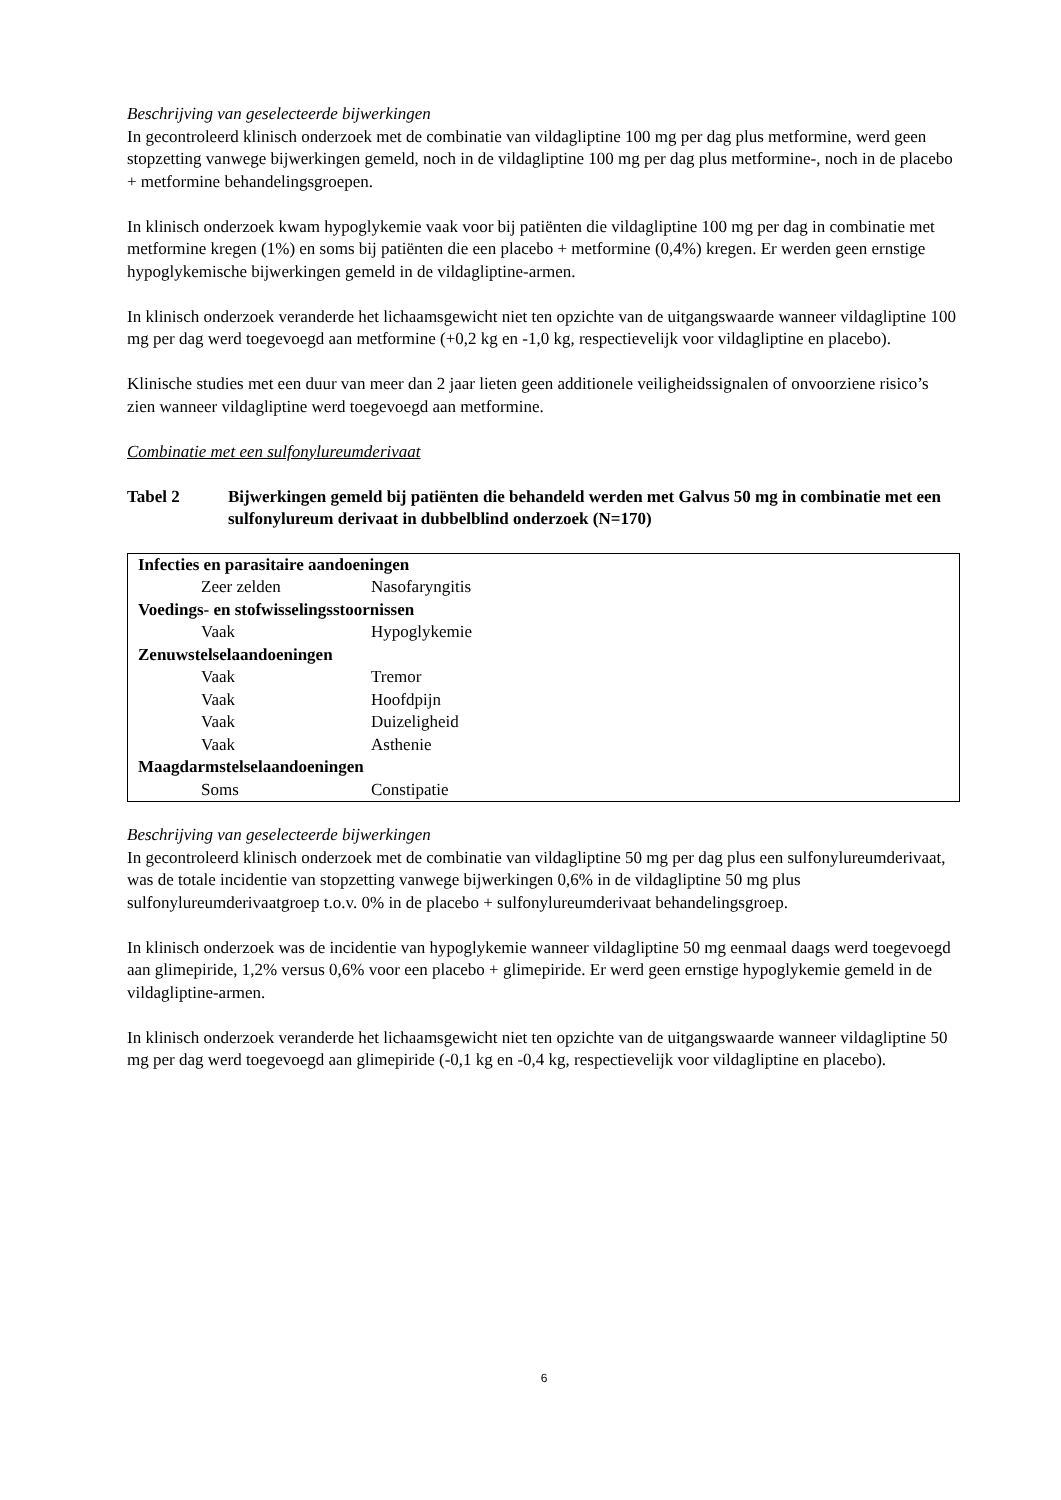Beschrijving van geselecteerde bijwerkingen
In gecontroleerd klinisch onderzoek met de combinatie van vildagliptine 100 mg per dag plus metformine, werd geen stopzetting vanwege bijwerkingen gemeld, noch in de vildagliptine 100 mg per dag plus metformine-, noch in de placebo + metformine behandelingsgroepen.
In klinisch onderzoek kwam hypoglykemie vaak voor bij patiënten die vildagliptine 100 mg per dag in combinatie met metformine kregen (1%) en soms bij patiënten die een placebo + metformine (0,4%) kregen. Er werden geen ernstige hypoglykemische bijwerkingen gemeld in de vildagliptine-armen.
In klinisch onderzoek veranderde het lichaamsgewicht niet ten opzichte van de uitgangswaarde wanneer vildagliptine 100 mg per dag werd toegevoegd aan metformine (+0,2 kg en -1,0 kg, respectievelijk voor vildagliptine en placebo).
Klinische studies met een duur van meer dan 2 jaar lieten geen additionele veiligheidssignalen of onvoorziene risico’s zien wanneer vildagliptine werd toegevoegd aan metformine.
Combinatie met een sulfonylureumderivaat
Tabel 2 Bijwerkingen gemeld bij patiënten die behandeld werden met Galvus 50 mg in combinatie met een sulfonylureum derivaat in dubbelblind onderzoek (N=170)
| Infecties en parasitaire aandoeningen | |
| Zeer zelden | Nasofaryngitis |
| Voedings- en stofwisselingsstoornissen | |
| Vaak | Hypoglykemie |
| Zenuwstelselaandoeningen | |
| Vaak | Tremor |
| Vaak | Hoofdpijn |
| Vaak | Duizeligheid |
| Vaak | Asthenie |
| Maagdarmstelselaandoeningen | |
| Soms | Constipatie |
Beschrijving van geselecteerde bijwerkingen
In gecontroleerd klinisch onderzoek met de combinatie van vildagliptine 50 mg per dag plus een sulfonylureumderivaat, was de totale incidentie van stopzetting vanwege bijwerkingen 0,6% in de vildagliptine 50 mg plus sulfonylureumderivaatgroep t.o.v. 0% in de placebo + sulfonylureumderivaat behandelingsgroep.
In klinisch onderzoek was de incidentie van hypoglykemie wanneer vildagliptine 50 mg eenmaal daags werd toegevoegd aan glimepiride, 1,2% versus 0,6% voor een placebo + glimepiride. Er werd geen ernstige hypoglykemie gemeld in de vildagliptine-armen.
In klinisch onderzoek veranderde het lichaamsgewicht niet ten opzichte van de uitgangswaarde wanneer vildagliptine 50 mg per dag werd toegevoegd aan glimepiride (-0,1 kg en -0,4 kg, respectievelijk voor vildagliptine en placebo).
6